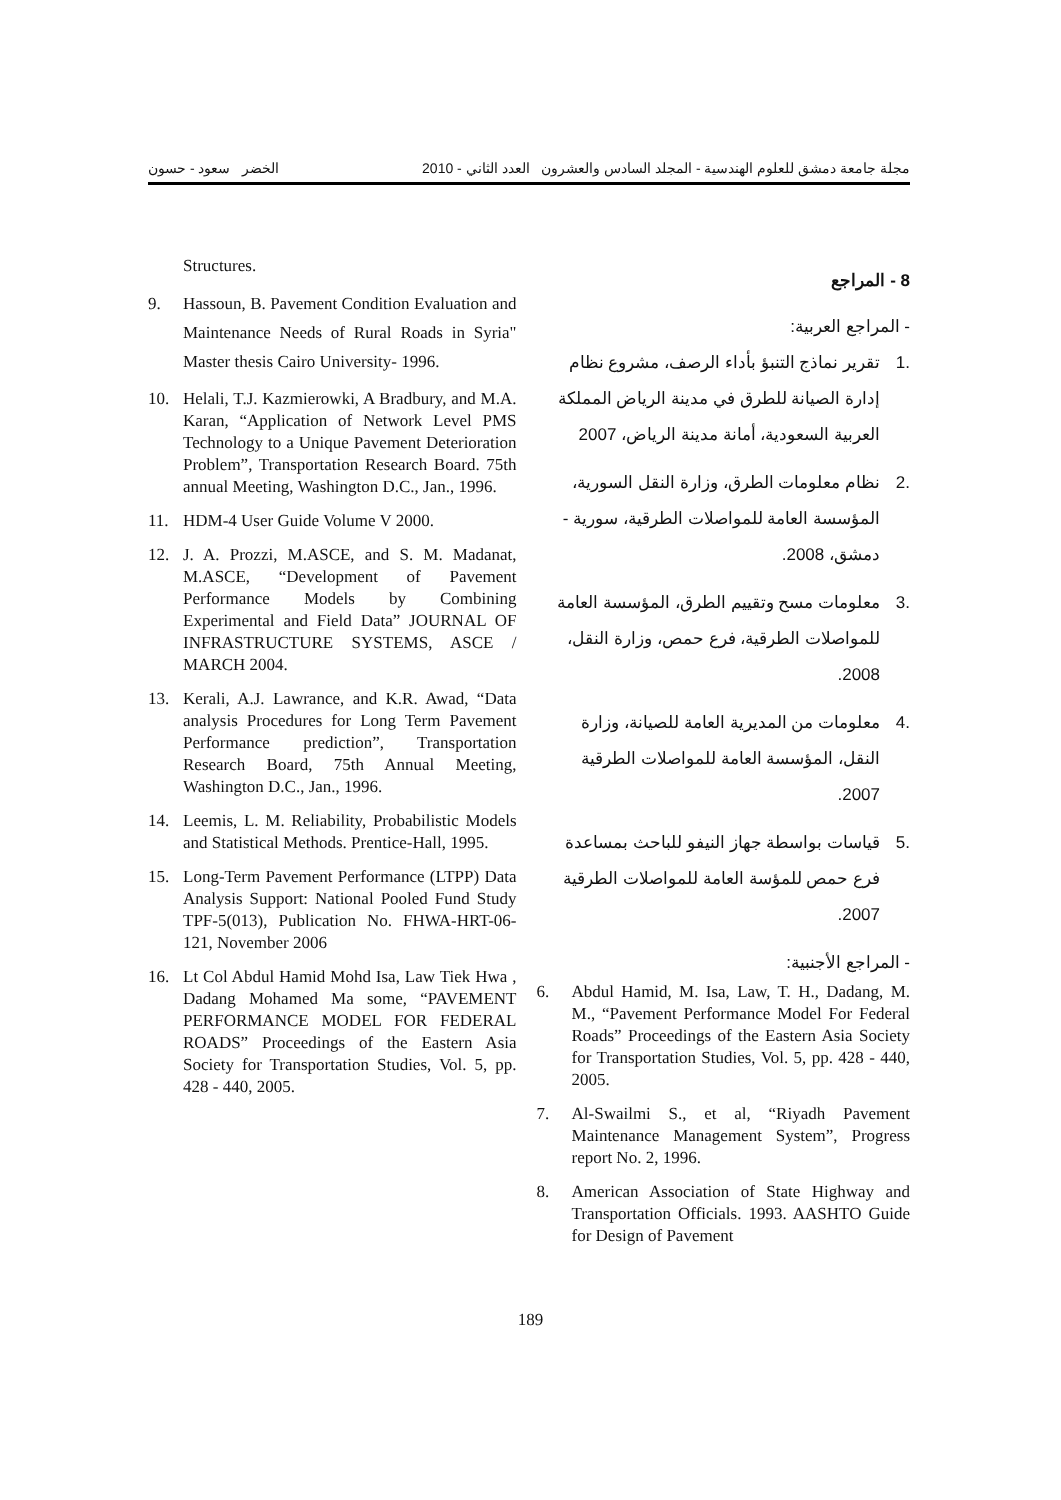مجلة جامعة دمشق للعلوم الهندسية - المجلد السادس والعشرون العدد الثاني - 2010 الخضر سعود - حسون
8 - المراجع
- المراجع العربية:
.1 تقرير نماذج التنبؤ بأداء الرصف، مشروع نظام إدارة الصيانة للطرق في مدينة الرياض المملكة العربية السعودية، أمانة مدينة الرياض، 2007
.2 نظام معلومات الطرق، وزارة النقل السورية، المؤسسة العامة للمواصلات الطرقية، سورية - دمشق، 2008.
.3 معلومات مسح وتقييم الطرق، المؤسسة العامة للمواصلات الطرقية، فرع حمص، وزارة النقل، 2008.
.4 معلومات من المديرية العامة للصيانة، وزارة النقل، المؤسسة العامة للمواصلات الطرقية 2007.
.5 قياسات بواسطة جهاز النيفو للباحث بمساعدة فرع حمص للمؤسة العامة للمواصلات الطرقية 2007.
- المراجع الأجنبية:
6. Abdul Hamid, M. Isa, Law, T. H., Dadang, M. M., “Pavement Performance Model For Federal Roads” Proceedings of the Eastern Asia Society for Transportation Studies, Vol. 5, pp. 428 - 440, 2005.
7. Al-Swailmi S., et al, “Riyadh Pavement Maintenance Management System”, Progress report No. 2, 1996.
8. American Association of State Highway and Transportation Officials. 1993. AASHTO Guide for Design of Pavement
Structures.
9. Hassoun, B. Pavement Condition Evaluation and Maintenance Needs of Rural Roads in Syria" Master thesis Cairo University- 1996.
10. Helali, T.J. Kazmierowki, A Bradbury, and M.A. Karan, “Application of Network Level PMS Technology to a Unique Pavement Deterioration Problem”, Transportation Research Board. 75th annual Meeting, Washington D.C., Jan., 1996.
11. HDM-4 User Guide Volume V 2000.
12. J. A. Prozzi, M.ASCE, and S. M. Madanat, M.ASCE, “Development of Pavement Performance Models by Combining Experimental and Field Data” JOURNAL OF INFRASTRUCTURE SYSTEMS, ASCE / MARCH 2004.
13. Kerali, A.J. Lawrance, and K.R. Awad, “Data analysis Procedures for Long Term Pavement Performance prediction”, Transportation Research Board, 75th Annual Meeting, Washington D.C., Jan., 1996.
14. Leemis, L. M. Reliability, Probabilistic Models and Statistical Methods. Prentice-Hall, 1995.
15. Long-Term Pavement Performance (LTPP) Data Analysis Support: National Pooled Fund Study TPF-5(013), Publication No. FHWA-HRT-06-121, November 2006
16. Lt Col Abdul Hamid Mohd Isa, Law Tiek Hwa , Dadang Mohamed Ma some, “PAVEMENT PERFORMANCE MODEL FOR FEDERAL ROADS” Proceedings of the Eastern Asia Society for Transportation Studies, Vol. 5, pp. 428 - 440, 2005.
189